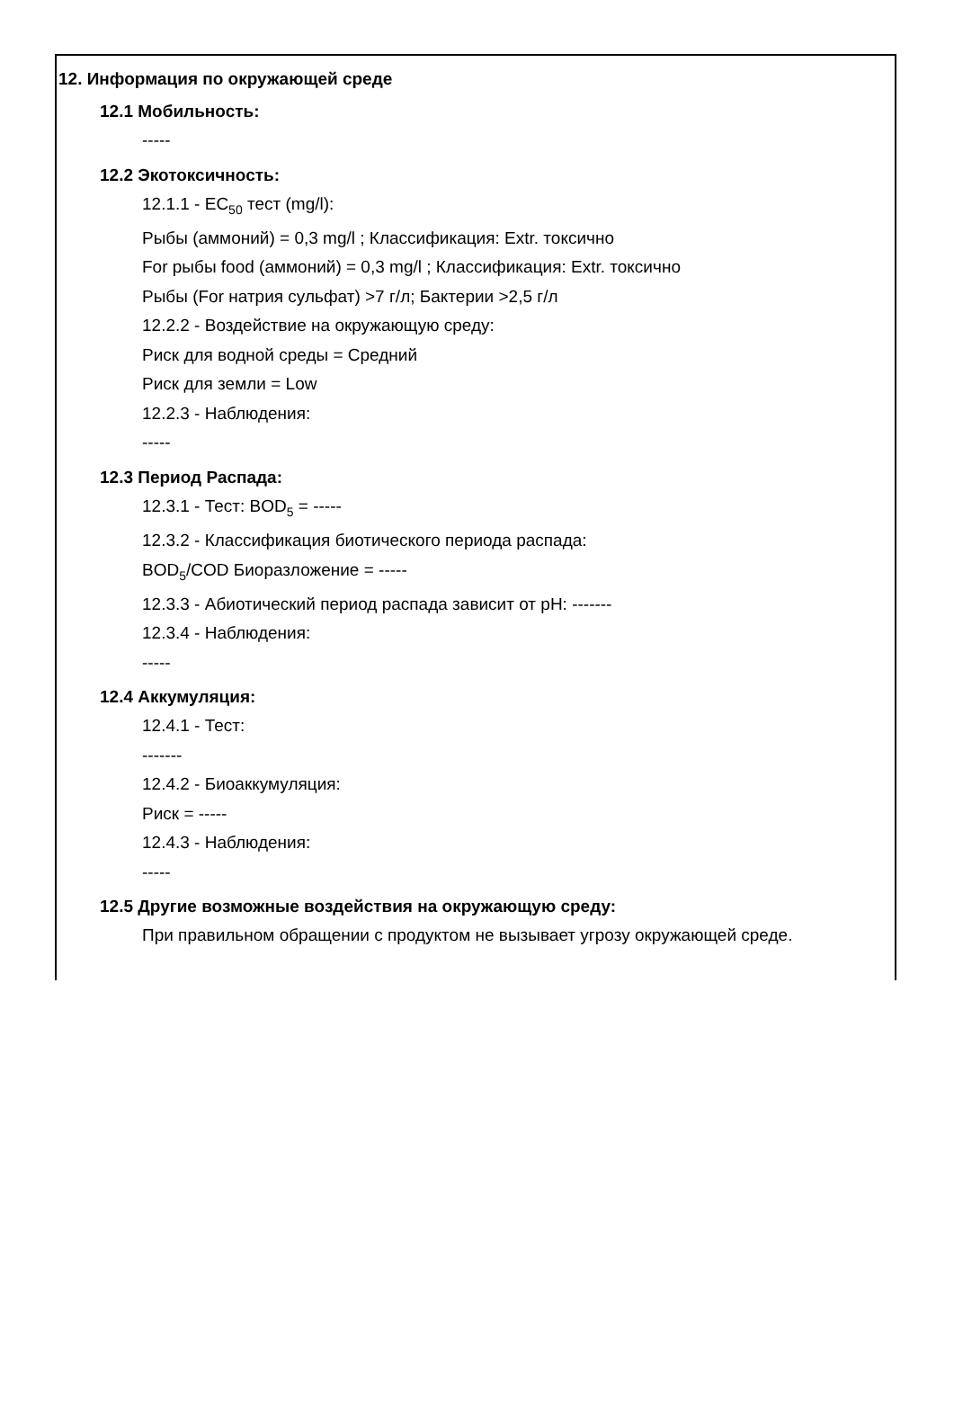12. Информация по окружающей среде
12.1 Мобильность:
-----
12.2 Экотоксичность:
12.1.1 - EC<sub>50</sub> тест (mg/l):
Рыбы (аммоний) = 0,3 mg/l ; Классификация: Extr. токсично
For рыбы food (аммоний) = 0,3 mg/l ; Классификация: Extr. токсично
Рыбы (For натрия сульфат) >7 г/л; Бактерии >2,5 г/л
12.2.2 - Воздействие на окружающую среду:
Риск для водной среды = Средний
Риск для земли = Low
12.2.3 - Наблюдения:
-----
12.3 Период Распада:
12.3.1 - Тест: BOD<sub>5</sub> = -----
12.3.2 - Классификация биотического периода распада:
BOD<sub>5</sub>/COD Биоразложение = -----
12.3.3 - Абиотический период распада зависит от pH: -------
12.3.4 - Наблюдения:
-----
12.4 Аккумуляция:
12.4.1 - Тест:
-------
12.4.2 - Биоаккумуляция:
Риск = -----
12.4.3 - Наблюдения:
-----
12.5 Другие возможные воздействия на окружающую среду:
При правильном обращении с продуктом не вызывает угрозу окружающей среде.